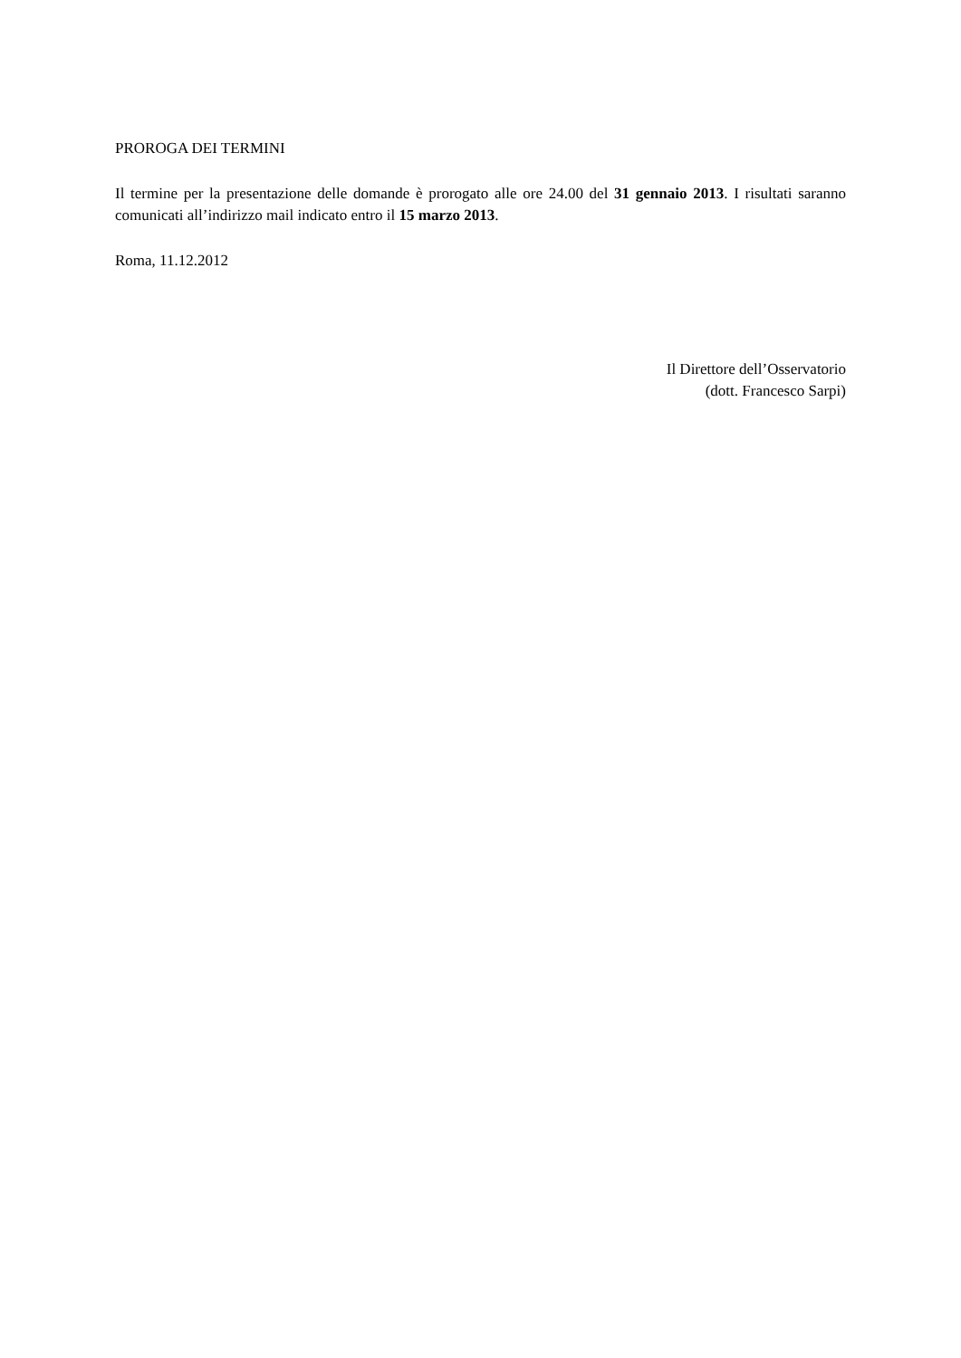PROROGA DEI TERMINI
Il termine per la presentazione delle domande è prorogato alle ore 24.00 del 31 gennaio 2013. I risultati saranno comunicati all’indirizzo mail indicato entro il 15 marzo 2013.
Roma, 11.12.2012
Il Direttore dell’Osservatorio
(dott. Francesco Sarpi)